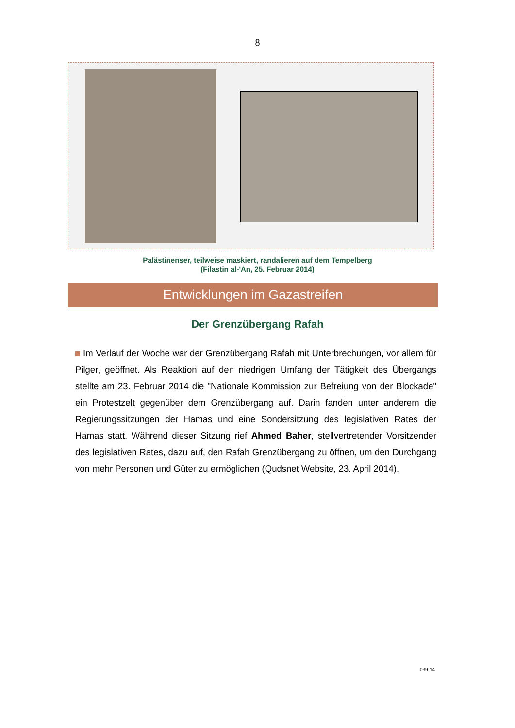8
Palästinenser, teilweise maskiert, randalieren auf dem Tempelberg
(Filastin al-'An, 25. Februar 2014)
Entwicklungen im Gazastreifen
Der Grenzübergang Rafah
Im Verlauf der Woche war der Grenzübergang Rafah mit Unterbrechungen, vor allem für Pilger, geöffnet. Als Reaktion auf den niedrigen Umfang der Tätigkeit des Übergangs stellte am 23. Februar 2014 die "Nationale Kommission zur Befreiung von der Blockade" ein Protestzelt gegenüber dem Grenzübergang auf. Darin fanden unter anderem die Regierungssitzungen der Hamas und eine Sondersitzung des legislativen Rates der Hamas statt. Während dieser Sitzung rief Ahmed Baher, stellvertretender Vorsitzender des legislativen Rates, dazu auf, den Rafah Grenzübergang zu öffnen, um den Durchgang von mehr Personen und Güter zu ermöglichen (Qudsnet Website, 23. April 2014).
039-14